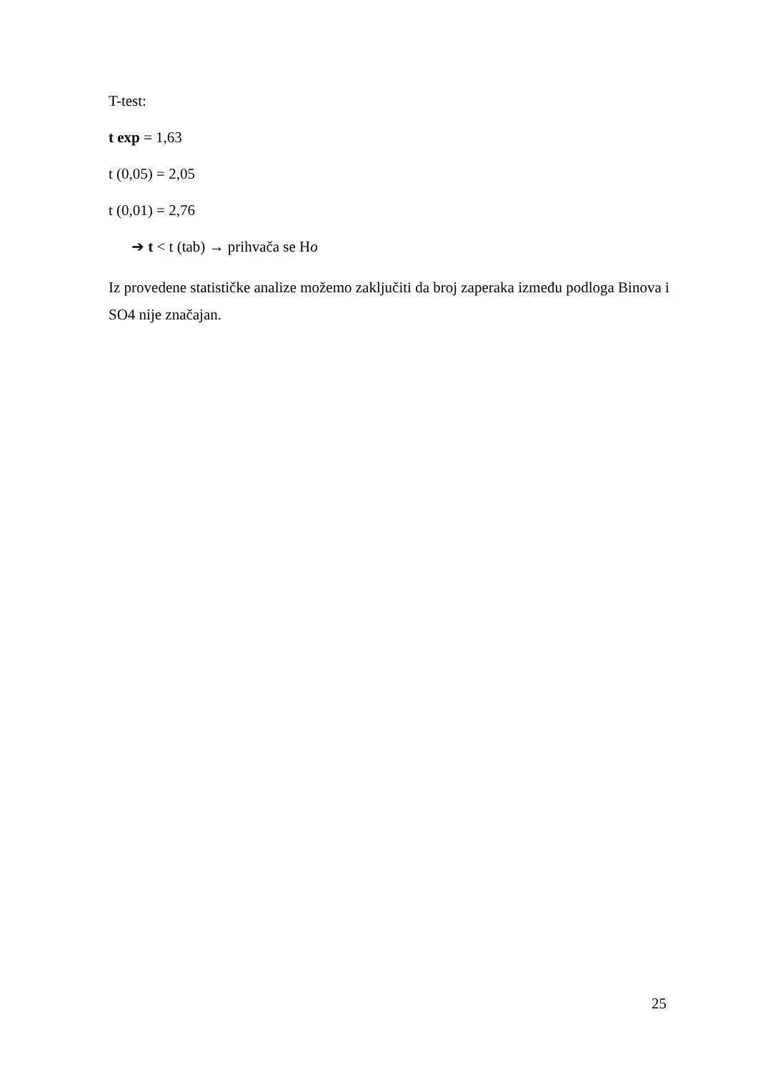T-test:
t exp = 1,63
t (0,05) = 2,05
t (0,01) = 2,76
➔ t < t (tab) → prihvača se Ho
Iz provedene statističke analize možemo zaključiti da broj zaperaka između podloga Binova i SO4 nije značajan.
25